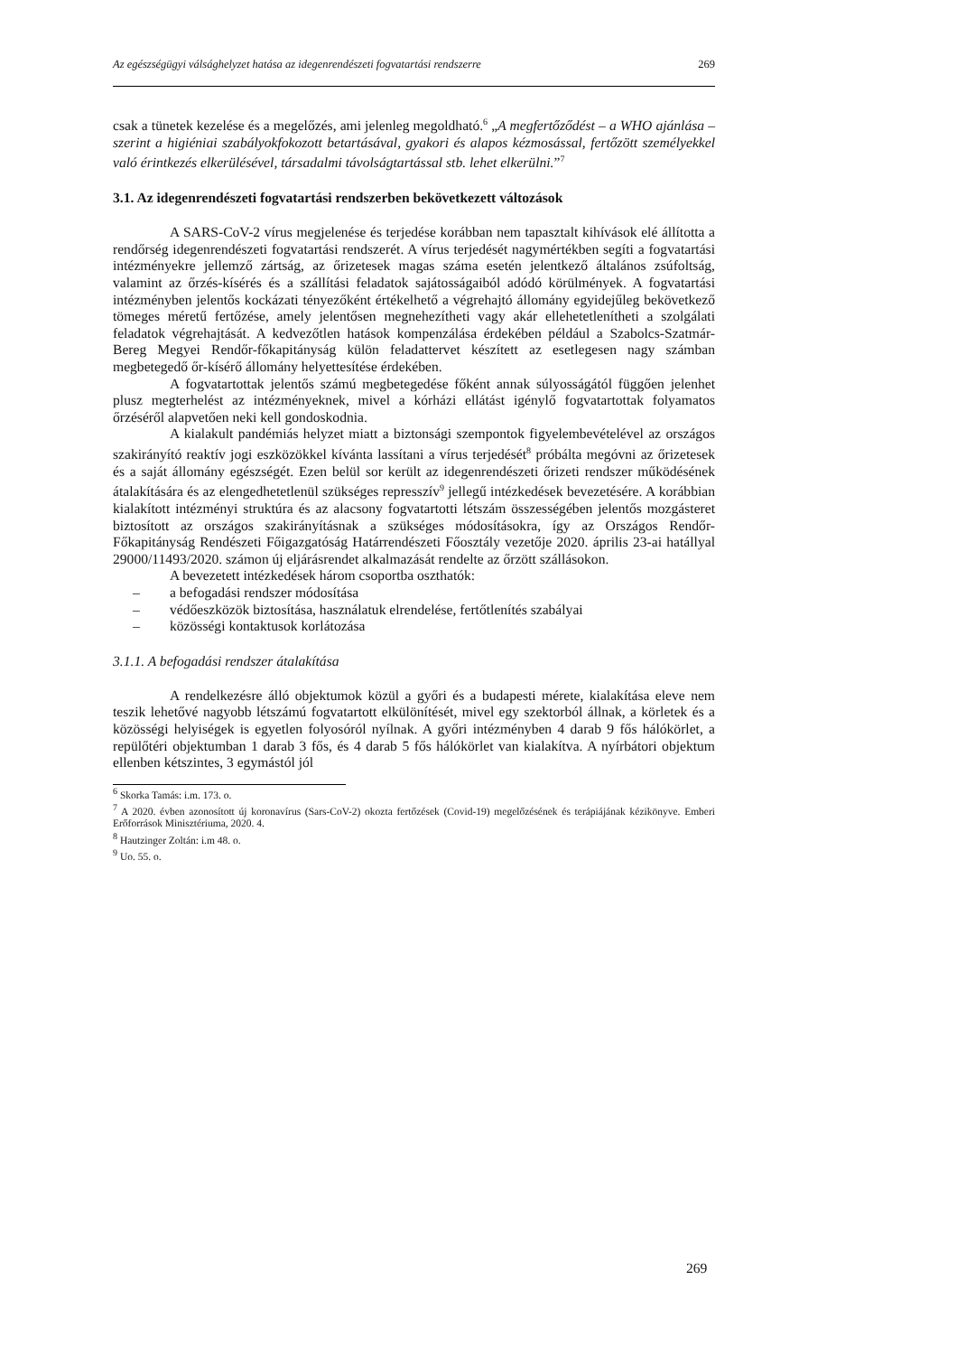Az egészségügyi válsághelyzet hatása az idegenrendészeti fogvatartási rendszerre 269
csak a tünetek kezelése és a megelőzés, ami jelenleg megoldható.<sup>6</sup> „A megfertőződést – a WHO ajánlása – szerint a higiéniai szabályokfokozott betartásával, gyakori és alapos kézmosással, fertőzött személyekkel való érintkezés elkerülésével, társadalmi távolságtartással stb. lehet elkerülni.”<sup>7</sup>
3.1. Az idegenrendészeti fogvatartási rendszerben bekövetkezett változások
A SARS-CoV-2 vírus megjelenése és terjedése korábban nem tapasztalt kihívások elé állította a rendőrség idegenrendészeti fogvatartási rendszerét. A vírus terjedését nagymértékben segíti a fogvatartási intézményekre jellemző zártság, az őrizetesek magas száma esetén jelentkező általános zsúfoltság, valamint az őrzés-kísérés és a szállítási feladatok sajátosságaiból adódó körülmények. A fogvatartási intézményben jelentős kockázati tényezőként értékelhető a végrehajtó állomány egyidejűleg bekövetkező tömeges méretű fertőzése, amely jelentősen megnehezítheti vagy akár ellehetetlenítheti a szolgálati feladatok végrehajtását. A kedvezőtlen hatások kompenzálása érdekében például a Szabolcs-Szatmár-Bereg Megyei Rendőr-főkapitányság külön feladattervet készített az esetlegesen nagy számban megbetegedő őr-kísérő állomány helyettesítése érdekében.
A fogvatartottak jelentős számú megbetegedése főként annak súlyosságától függően jelenhet plusz megterhelést az intézményeknek, mivel a kórházi ellátást igénylő fogvatartottak folyamatos őrzéséről alapvetően neki kell gondoskodnia.
A kialakult pandémiás helyzet miatt a biztonsági szempontok figyelembevételével az országos szakirányító reaktív jogi eszközökkel kívánta lassítani a vírus terjedését<sup>8</sup> próbálta megóvni az őrizetesek és a saját állomány egészségét. Ezen belül sor került az idegenrendészeti őrizeti rendszer működésének átalakítására és az elengedhetetlenül szükséges represszív<sup>9</sup> jellegű intézkedések bevezetésére. A korábbian kialakított intézményi struktúra és az alacsony fogvatartotti létszám összességében jelentős mozgásteret biztosított az országos szakirányításnak a szükséges módosításokra, így az Országos Rendőr-Főkapitányság Rendészeti Főigazgatóság Határrendészeti Főosztály vezetője 2020. április 23-ai hatállyal 29000/11493/2020. számon új eljárásrendet alkalmazását rendelte az őrzött szállásokon.
A bevezetett intézkedések három csoportba oszthatók:
– a befogadási rendszer módosítása
– védőeszközök biztosítása, használatuk elrendelése, fertőtlenítés szabályai
– közösségi kontaktusok korlátozása
3.1.1. A befogadási rendszer átalakítása
A rendelkezésre álló objektumok közül a győri és a budapesti mérete, kialakítása eleve nem teszik lehetővé nagyobb létszámú fogvatartott elkülönítését, mivel egy szektorból állnak, a körletek és a közösségi helyiségek is egyetlen folyosóról nyílnak. A győri intézményben 4 darab 9 fős hálókörlet, a repülőtéri objektumban 1 darab 3 fős, és 4 darab 5 fős hálókörlet van kialakítva. A nyírbátori objektum ellenben kétszintes, 3 egymástól jól
<sup>6</sup> Skorka Tamás: i.m. 173. o.
<sup>7</sup> A 2020. évben azonosított új koronavírus (Sars-CoV-2) okozta fertőzések (Covid-19) megelőzésének és terápiájának kézikönyve. Emberi Erőforrások Minisztériuma, 2020. 4.
<sup>8</sup> Hautzinger Zoltán: i.m 48. o.
<sup>9</sup> Uo. 55. o.
269